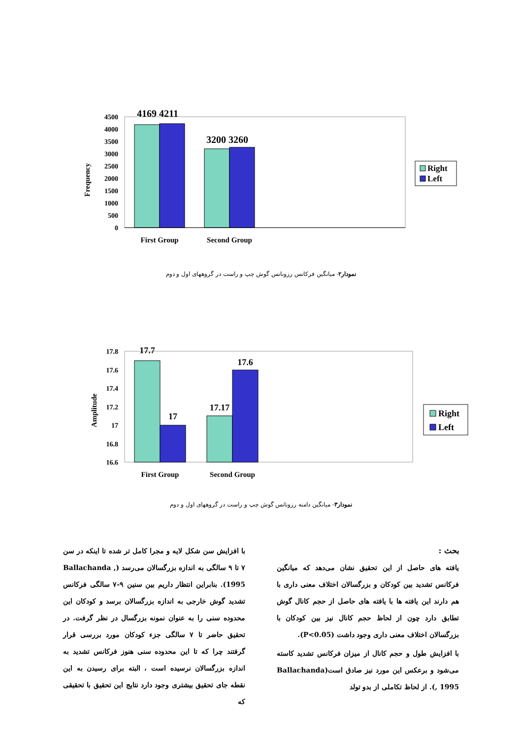4500
4000
3500
3000
2500
2000
1500
1000
500
0
Frequency
4169 4211
3200 3260
First Group
Second Group
Right
Left
نمودار۲- میانگین فرکانس رزونانس گوش چپ و راست در گروههای اول و دوم
17.8
17.6
17.4
17.2
17
16.8
16.6
Amplitude
17.7
17
17.17
17.6
First Group
Second Group
Right
Left
نمودار۳- میانگین دامنه رزونانس گوش چپ و راست در گروههای اول و دوم
بحث :
یافته های حاصل از این تحقیق نشان می‌دهد که میانگین فرکانس تشدید بین کودکان و بزرگسالان اختلاف معنی داری با هم دارند این یافته ها با یافته های حاصل از حجم کانال گوش تطابق دارد چون از لحاظ حجم کانال نیز بین کودکان با بزرگسالان اختلاف معنی داری وجود داشت (P<0.05).
با افزایش طول و حجم کانال از میزان فرکانس تشدید کاسته می‌شود و برعکس این مورد نیز صادق است(Ballachanda , 1995). از لحاظ تکاملی از بدو تولد
با افزایش سن شکل لایه و مجرا کامل تر شده تا اینکه در سن ۷ تا ۹ سالگی به اندازه بزرگسالان می‌رسد (Ballachanda , 1995). بنابراین انتظار داریم بین سنین ۹-۷ سالگی فرکانس تشدید گوش خارجی به اندازه بزرگسالان برسد و کودکان این محدوده سنی را به عنوان نمونه بزرگسال در نظر گرفت. در تحقیق حاضر تا ۷ سالگی جزء کودکان مورد بررسی قرار گرفتند چرا که تا این محدوده سنی هنوز فرکانس تشدید به اندازه بزرگسالان نرسیده است ، البته برای رسیدن به این نقطه جای تحقیق بیشتری وجود دارد نتایج این تحقیق با تحقیقی که